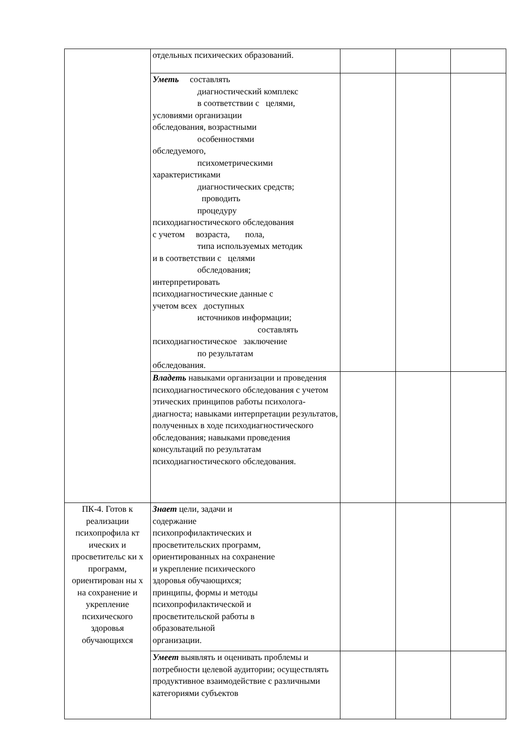| | отдельных психических образований. | | | |
| | Уметь составлять диагностический комплекс в соответствии с целями, условиями организации обследования, возрастными особенностями обследуемого, психометрическими характеристиками диагностических средств; проводить процедуру психодиагностического обследования с учетом возраста, пола, типа используемых методик и в соответствии с целями обследования; интерпретировать психодиагностические данные с учетом всех доступных источников информации; составлять психодиагностическое заключение по результатам обследования. | | | |
| | Владеть навыками организации и проведения психодиагностического обследования с учетом этических принципов работы психолога-диагноста; навыками интерпретации результатов, полученных в ходе психодиагностического обследования; навыками проведения консультаций по результатам психодиагностического обследования. | | | |
| ПК-4. Готов к реализации психопрофила кт ических и просветительс ки х программ, ориентирован ны х на сохранение и укрепление психического здоровья обучающихся | Знает цели, задачи и содержание психопрофилактических и просветительских программ, ориентированных на сохранение и укрепление психического здоровья обучающихся; принципы, формы и методы психопрофилактической и просветительской работы в образовательной организации. | | | |
| | Умеет выявлять и оценивать проблемы и потребности целевой аудитории; осуществлять продуктивное взаимодействие с различными категориями субъектов | | | |